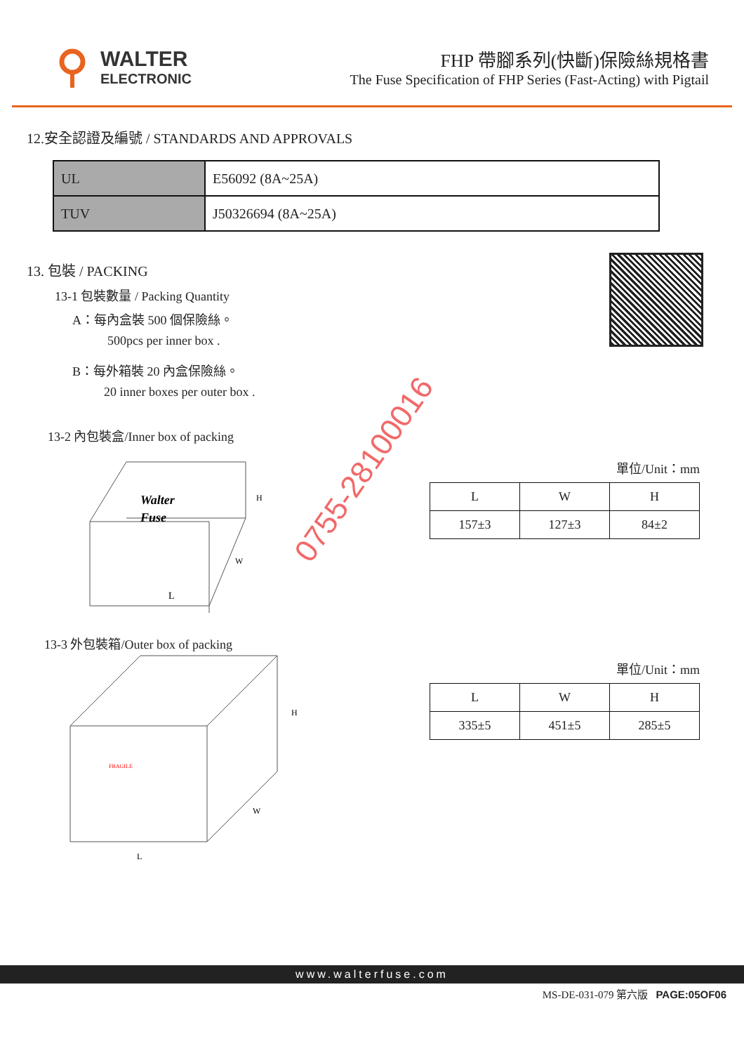WALTER
ELECTRONIC
FHP 帶腳系列(快斷)保險絲規格書
The Fuse Specification of FHP Series (Fast-Acting) with Pigtail
12.安全認證及編號 / STANDARDS AND APPROVALS
| UL | E56092 (8A~25A) |
| TUV | J50326694 (8A~25A) |
13. 包裝 / PACKING
13-1 包裝數量 / Packing Quantity
A：每內盒裝 500 個保險絲。
500pcs per inner box .
B：每外箱裝 20 內盒保險絲。
20 inner boxes per outer box .
13-2 內包裝盒/Inner box of packing
Walter
Fuse
L
H
W
單位/Unit：mm
| L | W | H |
| 157±3 | 127±3 | 84±2 |
13-3 外包裝箱/Outer box of packing
L
H
W
FRAGILE
單位/Unit：mm
| L | W | H |
| 335±5 | 451±5 | 285±5 |
0755-28100016
www.walterfuse.com
MS-DE-031-079 第六版 PAGE:05OF06